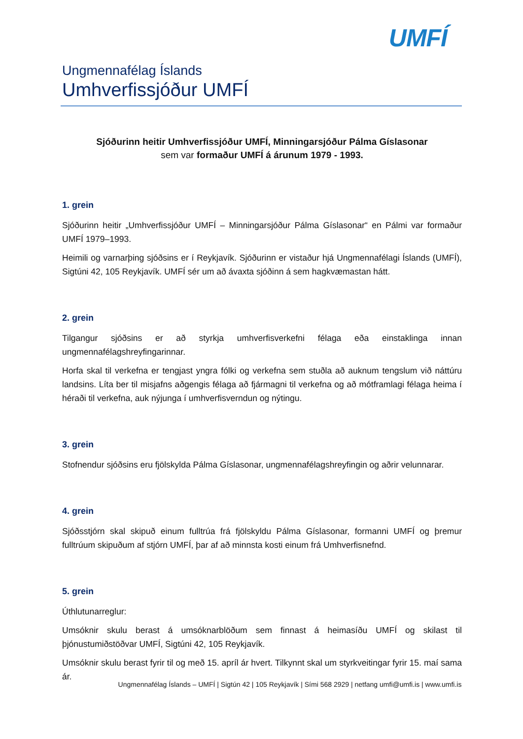UMFÍ
Ungmennafélag Íslands
Umhverfissjóður UMFÍ
Sjóðurinn heitir Umhverfissjóður UMFÍ, Minningarsjóður Pálma Gíslasonar
sem var formaður UMFÍ á árunum 1979 - 1993.
1. grein
Sjóðurinn heitir „Umhverfissjóður UMFÍ – Minningarsjóður Pálma Gíslasonar“ en Pálmi var formaður UMFÍ 1979–1993.
Heimili og varnarþing sjóðsins er í Reykjavík. Sjóðurinn er vistaður hjá Ungmennafélagi Íslands (UMFÍ), Sigtúni 42, 105 Reykjavík. UMFÍ sér um að ávaxta sjóðinn á sem hagkvæmastan hátt.
2. grein
Tilgangur sjóðsins er að styrkja umhverfisverkefni félaga eða einstaklinga innan ungmennafélagshreyfingarinnar.
Horfa skal til verkefna er tengjast yngra fólki og verkefna sem stuðla að auknum tengslum við náttúru landsins. Líta ber til misjafns aðgengis félaga að fjármagni til verkefna og að mótframlagi félaga heima í héraði til verkefna, auk nýjunga í umhverfisverndun og nýtingu.
3. grein
Stofnendur sjóðsins eru fjölskylda Pálma Gíslasonar, ungmennafélagshreyfingin og aðrir velunnarar.
4. grein
Sjóðsstjórn skal skipuð einum fulltrúa frá fjölskyldu Pálma Gíslasonar, formanni UMFÍ og þremur fulltrúum skipuðum af stjórn UMFÍ, þar af að minnsta kosti einum frá Umhverfisnefnd.
5. grein
Úthlutunarreglur:
Umsóknir skulu berast á umsóknarblöðum sem finnast á heimasíðu UMFÍ og skilast til þjónustumiðstöðvar UMFÍ, Sigtúni 42, 105 Reykjavík.
Umsóknir skulu berast fyrir til og með 15. apríl ár hvert. Tilkynnt skal um styrkveitingar fyrir 15. maí sama ár.
Ungmennafélag Íslands – UMFÍ | Sigtún 42 | 105 Reykjavík | Sími 568 2929 | netfang umfi@umfi.is | www.umfi.is